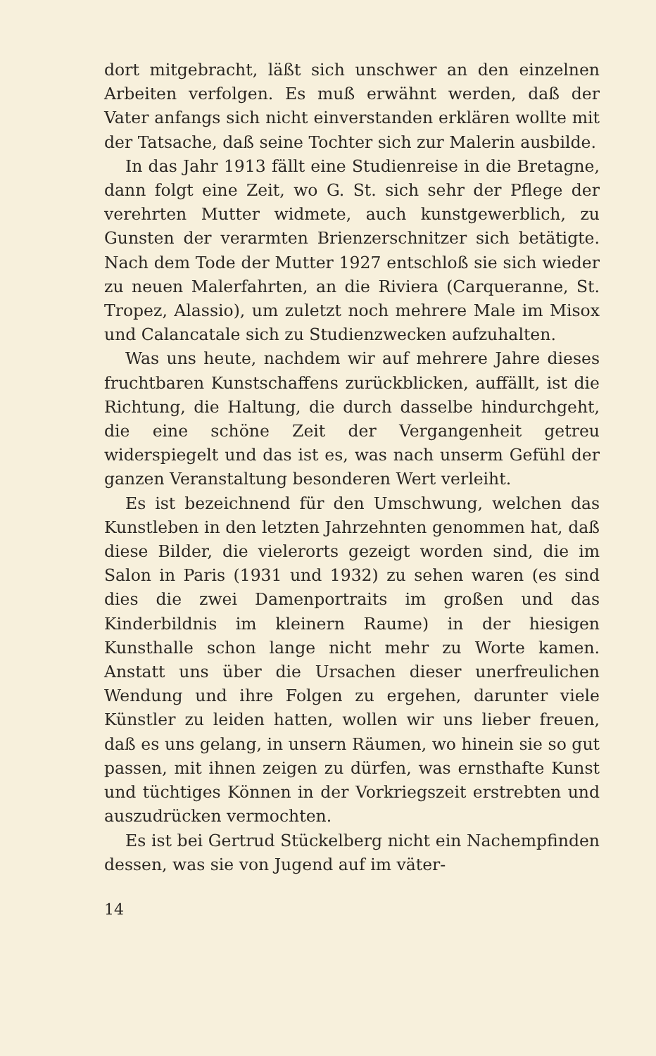dort mitgebracht, läßt sich unschwer an den einzelnen Arbeiten verfolgen. Es muß erwähnt werden, daß der Vater anfangs sich nicht einverstanden erklären wollte mit der Tatsache, daß seine Tochter sich zur Malerin ausbilde.
In das Jahr 1913 fällt eine Studienreise in die Bretagne, dann folgt eine Zeit, wo G. St. sich sehr der Pflege der verehrten Mutter widmete, auch kunstgewerblich, zu Gunsten der verarmten Brienzerschnitzer sich betätigte. Nach dem Tode der Mutter 1927 entschloß sie sich wieder zu neuen Malerfahrten, an die Riviera (Carqueranne, St. Tropez, Alassio), um zuletzt noch mehrere Male im Misox und Calancatale sich zu Studienzwecken aufzuhalten.
Was uns heute, nachdem wir auf mehrere Jahre dieses fruchtbaren Kunstschaffens zurückblicken, auffällt, ist die Richtung, die Haltung, die durch dasselbe hindurchgeht, die eine schöne Zeit der Vergangenheit getreu widerspiegelt und das ist es, was nach unserm Gefühl der ganzen Veranstaltung besonderen Wert verleiht.
Es ist bezeichnend für den Umschwung, welchen das Kunstleben in den letzten Jahrzehnten genommen hat, daß diese Bilder, die vielerorts gezeigt worden sind, die im Salon in Paris (1931 und 1932) zu sehen waren (es sind dies die zwei Damenportraits im großen und das Kinderbildnis im kleinern Raume) in der hiesigen Kunsthalle schon lange nicht mehr zu Worte kamen. Anstatt uns über die Ursachen dieser unerfreulichen Wendung und ihre Folgen zu ergehen, darunter viele Künstler zu leiden hatten, wollen wir uns lieber freuen, daß es uns gelang, in unsern Räumen, wo hinein sie so gut passen, mit ihnen zeigen zu dürfen, was ernsthafte Kunst und tüchtiges Können in der Vorkriegszeit erstrebten und auszudrücken vermochten.
Es ist bei Gertrud Stückelberg nicht ein Nachempfinden dessen, was sie von Jugend auf im väter-
14